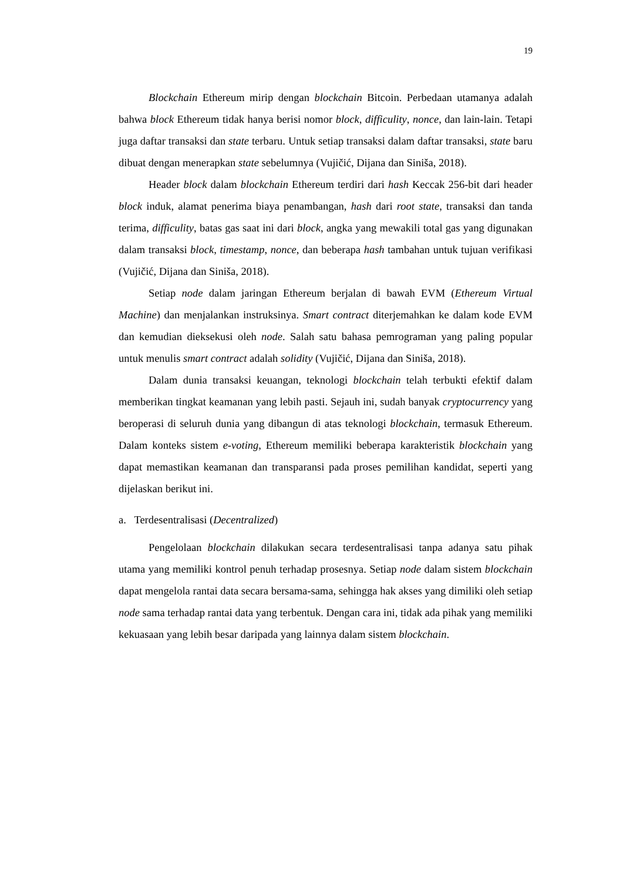19
Blockchain Ethereum mirip dengan blockchain Bitcoin. Perbedaan utamanya adalah bahwa block Ethereum tidak hanya berisi nomor block, difficulity, nonce, dan lain-lain. Tetapi juga daftar transaksi dan state terbaru. Untuk setiap transaksi dalam daftar transaksi, state baru dibuat dengan menerapkan state sebelumnya (Vujičić, Dijana dan Siniša, 2018).
Header block dalam blockchain Ethereum terdiri dari hash Keccak 256-bit dari header block induk, alamat penerima biaya penambangan, hash dari root state, transaksi dan tanda terima, difficulity, batas gas saat ini dari block, angka yang mewakili total gas yang digunakan dalam transaksi block, timestamp, nonce, dan beberapa hash tambahan untuk tujuan verifikasi (Vujičić, Dijana dan Siniša, 2018).
Setiap node dalam jaringan Ethereum berjalan di bawah EVM (Ethereum Virtual Machine) dan menjalankan instruksinya. Smart contract diterjemahkan ke dalam kode EVM dan kemudian dieksekusi oleh node. Salah satu bahasa pemrograman yang paling popular untuk menulis smart contract adalah solidity (Vujičić, Dijana dan Siniša, 2018).
Dalam dunia transaksi keuangan, teknologi blockchain telah terbukti efektif dalam memberikan tingkat keamanan yang lebih pasti. Sejauh ini, sudah banyak cryptocurrency yang beroperasi di seluruh dunia yang dibangun di atas teknologi blockchain, termasuk Ethereum. Dalam konteks sistem e-voting, Ethereum memiliki beberapa karakteristik blockchain yang dapat memastikan keamanan dan transparansi pada proses pemilihan kandidat, seperti yang dijelaskan berikut ini.
a. Terdesentralisasi (Decentralized)
Pengelolaan blockchain dilakukan secara terdesentralisasi tanpa adanya satu pihak utama yang memiliki kontrol penuh terhadap prosesnya. Setiap node dalam sistem blockchain dapat mengelola rantai data secara bersama-sama, sehingga hak akses yang dimiliki oleh setiap node sama terhadap rantai data yang terbentuk. Dengan cara ini, tidak ada pihak yang memiliki kekuasaan yang lebih besar daripada yang lainnya dalam sistem blockchain.